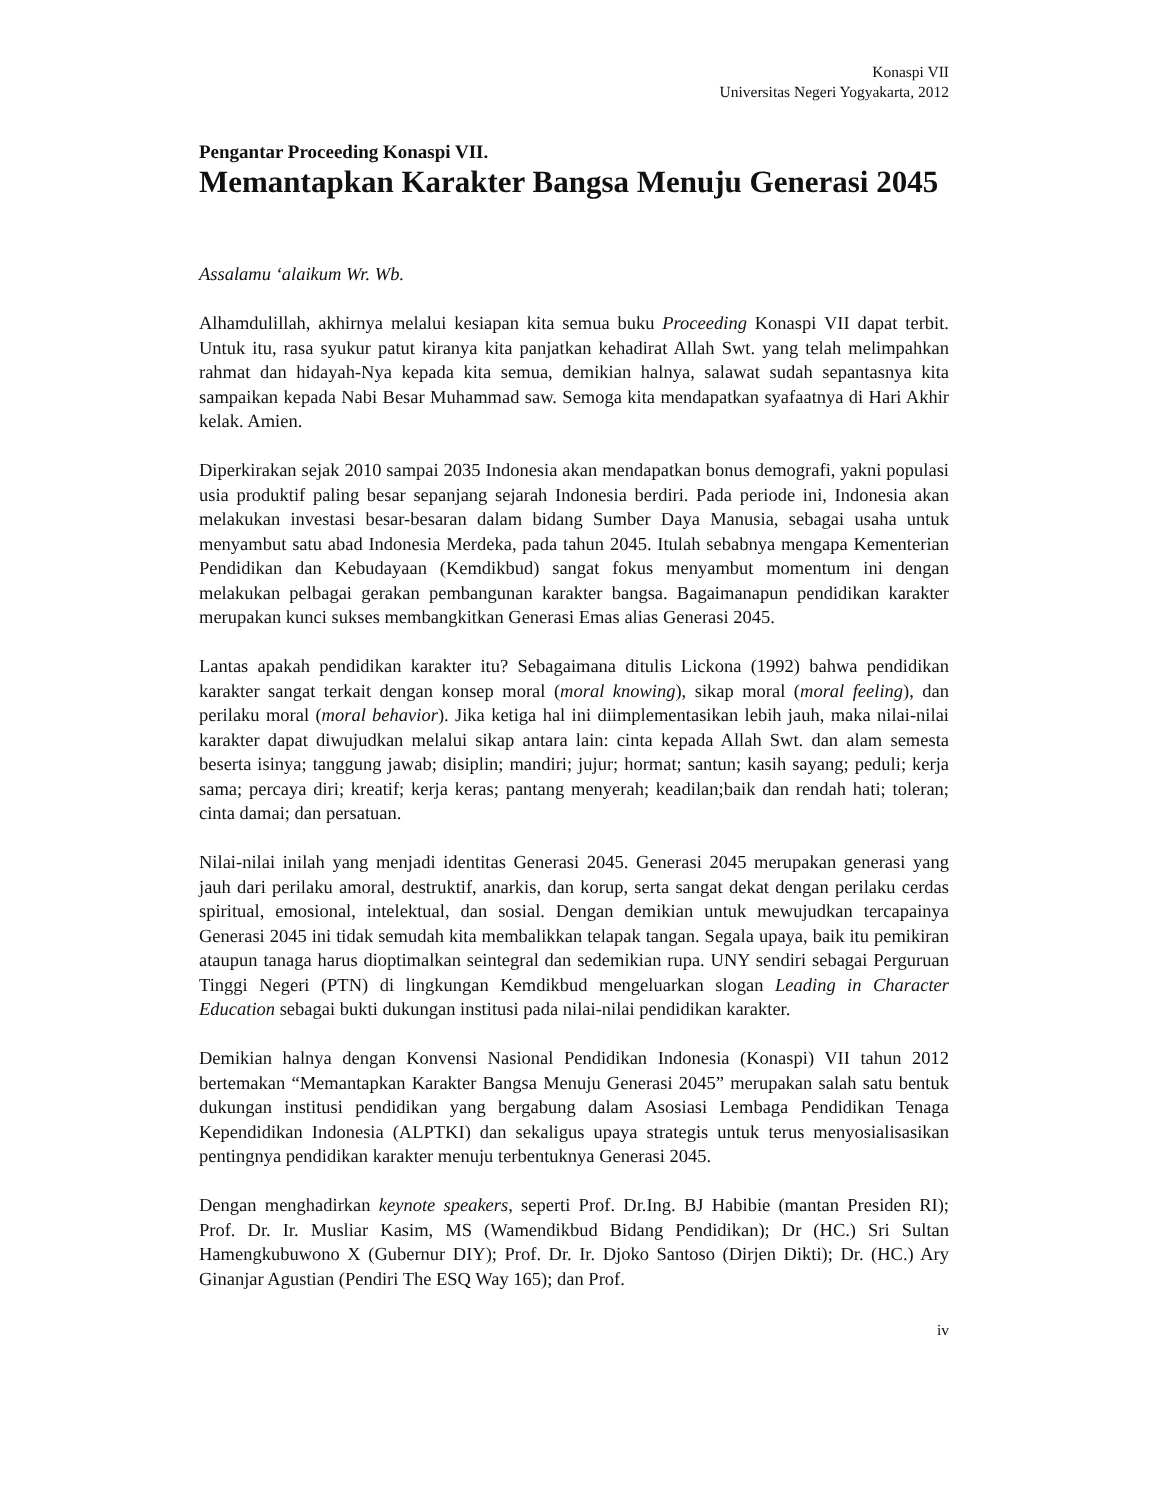Konaspi VII
Universitas Negeri Yogyakarta, 2012
Pengantar Proceeding Konaspi VII.
Memantapkan Karakter Bangsa Menuju Generasi 2045
Assalamu ‘alaikum Wr. Wb.
Alhamdulillah, akhirnya melalui kesiapan kita semua buku Proceeding Konaspi VII dapat terbit. Untuk itu, rasa syukur patut kiranya kita panjatkan kehadirat Allah Swt. yang telah melimpahkan rahmat dan hidayah-Nya kepada kita semua, demikian halnya, salawat sudah sepantasnya kita sampaikan kepada Nabi Besar Muhammad saw. Semoga kita mendapatkan syafaatnya di Hari Akhir kelak. Amien.
Diperkirakan sejak 2010 sampai 2035 Indonesia akan mendapatkan bonus demografi, yakni populasi usia produktif paling besar sepanjang sejarah Indonesia berdiri. Pada periode ini, Indonesia akan melakukan investasi besar-besaran dalam bidang Sumber Daya Manusia, sebagai usaha untuk menyambut satu abad Indonesia Merdeka, pada tahun 2045. Itulah sebabnya mengapa Kementerian Pendidikan dan Kebudayaan (Kemdikbud) sangat fokus menyambut momentum ini dengan melakukan pelbagai gerakan pembangunan karakter bangsa. Bagaimanapun pendidikan karakter merupakan kunci sukses membangkitkan Generasi Emas alias Generasi 2045.
Lantas apakah pendidikan karakter itu? Sebagaimana ditulis Lickona (1992) bahwa pendidikan karakter sangat terkait dengan konsep moral (moral knowing), sikap moral (moral feeling), dan perilaku moral (moral behavior). Jika ketiga hal ini diimplementasikan lebih jauh, maka nilai-nilai karakter dapat diwujudkan melalui sikap antara lain: cinta kepada Allah Swt. dan alam semesta beserta isinya; tanggung jawab; disiplin; mandiri; jujur; hormat; santun; kasih sayang; peduli; kerja sama; percaya diri; kreatif; kerja keras; pantang menyerah; keadilan;baik dan rendah hati; toleran; cinta damai; dan persatuan.
Nilai-nilai inilah yang menjadi identitas Generasi 2045. Generasi 2045 merupakan generasi yang jauh dari perilaku amoral, destruktif, anarkis, dan korup, serta sangat dekat dengan perilaku cerdas spiritual, emosional, intelektual, dan sosial. Dengan demikian untuk mewujudkan tercapainya Generasi 2045 ini tidak semudah kita membalikkan telapak tangan. Segala upaya, baik itu pemikiran ataupun tanaga harus dioptimalkan seintegral dan sedemikian rupa. UNY sendiri sebagai Perguruan Tinggi Negeri (PTN) di lingkungan Kemdikbud mengeluarkan slogan Leading in Character Education sebagai bukti dukungan institusi pada nilai-nilai pendidikan karakter.
Demikian halnya dengan Konvensi Nasional Pendidikan Indonesia (Konaspi) VII tahun 2012 bertemakan “Memantapkan Karakter Bangsa Menuju Generasi 2045” merupakan salah satu bentuk dukungan institusi pendidikan yang bergabung dalam Asosiasi Lembaga Pendidikan Tenaga Kependidikan Indonesia (ALPTKI) dan sekaligus upaya strategis untuk terus menyosialisasikan pentingnya pendidikan karakter menuju terbentuknya Generasi 2045.
Dengan menghadirkan keynote speakers, seperti Prof. Dr.Ing. BJ Habibie (mantan Presiden RI); Prof. Dr. Ir. Musliar Kasim, MS (Wamendikbud Bidang Pendidikan); Dr (HC.) Sri Sultan Hamengkubuwono X (Gubernur DIY); Prof. Dr. Ir. Djoko Santoso (Dirjen Dikti); Dr. (HC.) Ary Ginanjar Agustian (Pendiri The ESQ Way 165); dan Prof.
iv